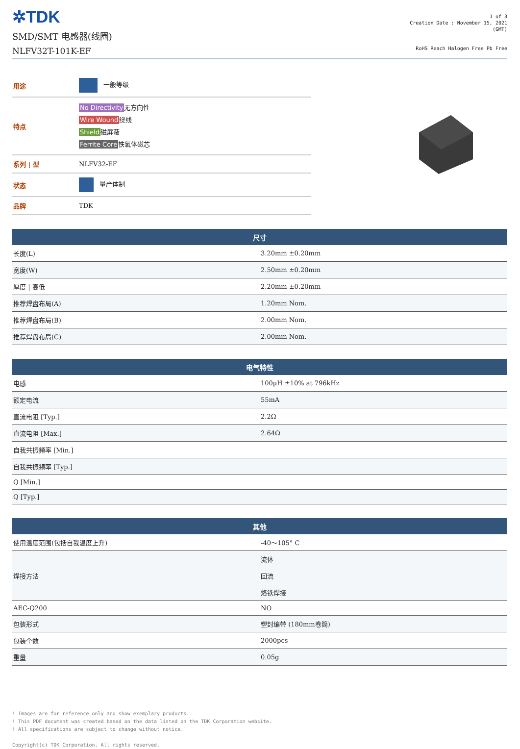✲TDK
SMD/SMT 电感器(线圈)
NLFV32T-101K-EF
1 of 3
Creation Date : November 15, 2021
(GMT)
RoHS Reach Halogen Free Pb Free
| 用途 | 一般等级 |
| 特点 | No Directivity 无方向性 Wire Wound 绕线 Shield 磁屏蔽 Ferrite Core 铁氧体磁芯 |
| 系列 / 型 | NLFV32-EF |
| 状态 | 量产体制 |
| 品牌 | TDK |
| 尺寸 | |
| --- | --- |
| 长度(L) | 3.20mm ±0.20mm |
| 宽度(W) | 2.50mm ±0.20mm |
| 厚度 / 高低 | 2.20mm ±0.20mm |
| 推荐焊盘布局(A) | 1.20mm Nom. |
| 推荐焊盘布局(B) | 2.00mm Nom. |
| 推荐焊盘布局(C) | 2.00mm Nom. |
| 电气特性 | |
| --- | --- |
| 电感 | 100μH ±10% at 796kHz |
| 额定电流 | 55mA |
| 直流电阻 [Typ.] | 2.2Ω |
| 直流电阻 [Max.] | 2.64Ω |
| 自我共振频率 [Min.] | |
| 自我共振频率 [Typ.] | |
| Q [Min.] | |
| Q [Typ.] | |
| 其他 | |
| --- | --- |
| 使用温度范围(包括自我温度上升) | -40～105° C |
| 焊接方法 | 流体 回流 烙铁焊接 |
| AEC-Q200 | NO |
| 包装形式 | 塑封编带 (180mm卷筒) |
| 包装个数 | 2000pcs |
| 重量 | 0.05g |
! Images are for reference only and show exemplary products.
! This PDF document was created based on the data listed on the TDK Corporation website.
! All specifications are subject to change without notice.
Copyright(c) TDK Corporation. All rights reserved.